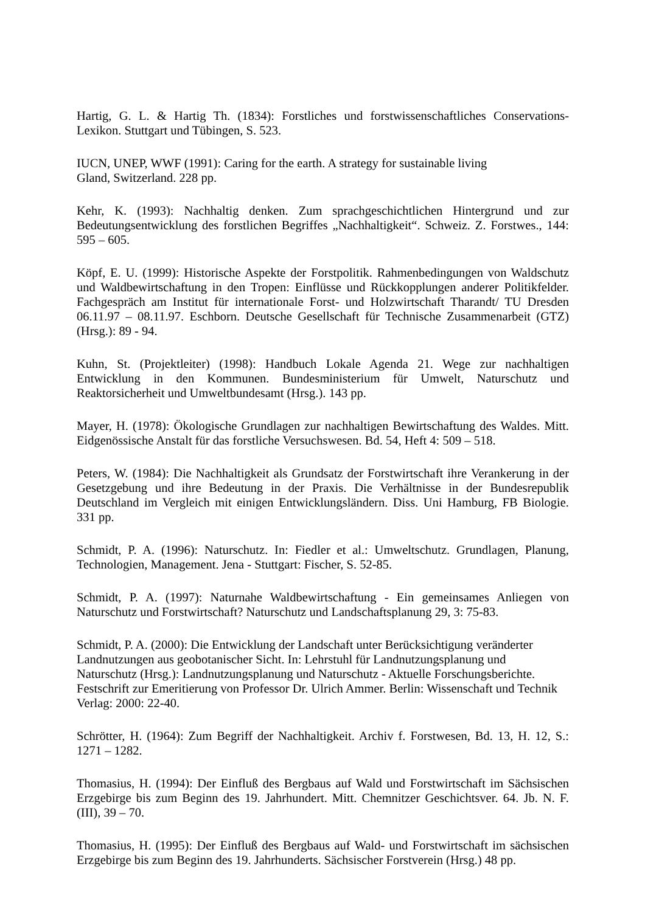Hartig, G. L. & Hartig Th. (1834): Forstliches und forstwissenschaftliches Conservations-Lexikon. Stuttgart und Tübingen, S. 523.
IUCN, UNEP, WWF (1991): Caring for the earth. A strategy for sustainable living
Gland, Switzerland. 228 pp.
Kehr, K. (1993): Nachhaltig denken. Zum sprachgeschichtlichen Hintergrund und zur Bedeutungsentwicklung des forstlichen Begriffes „Nachhaltigkeit“. Schweiz. Z. Forstwes., 144: 595 – 605.
Köpf, E. U. (1999): Historische Aspekte der Forstpolitik. Rahmenbedingungen von Waldschutz und Waldbewirtschaftung in den Tropen: Einflüsse und Rückkopplungen anderer Politikfelder. Fachgespräch am Institut für internationale Forst- und Holzwirtschaft Tharandt/ TU Dresden 06.11.97 – 08.11.97. Eschborn. Deutsche Gesellschaft für Technische Zusammenarbeit (GTZ) (Hrsg.): 89 - 94.
Kuhn, St. (Projektleiter) (1998): Handbuch Lokale Agenda 21. Wege zur nachhaltigen Entwicklung in den Kommunen. Bundesministerium für Umwelt, Naturschutz und Reaktorsicherheit und Umweltbundesamt (Hrsg.). 143 pp.
Mayer, H. (1978): Ökologische Grundlagen zur nachhaltigen Bewirtschaftung des Waldes. Mitt. Eidgenössische Anstalt für das forstliche Versuchswesen. Bd. 54, Heft 4: 509 – 518.
Peters, W. (1984): Die Nachhaltigkeit als Grundsatz der Forstwirtschaft ihre Verankerung in der Gesetzgebung und ihre Bedeutung in der Praxis. Die Verhältnisse in der Bundesrepublik Deutschland im Vergleich mit einigen Entwicklungsländern. Diss. Uni Hamburg, FB Biologie. 331 pp.
Schmidt, P. A. (1996): Naturschutz. In: Fiedler et al.: Umweltschutz. Grundlagen, Planung, Technologien, Management. Jena - Stuttgart: Fischer, S. 52-85.
Schmidt, P. A. (1997): Naturnahe Waldbewirtschaftung - Ein gemeinsames Anliegen von Naturschutz und Forstwirtschaft? Naturschutz und Landschaftsplanung 29, 3: 75-83.
Schmidt, P. A. (2000): Die Entwicklung der Landschaft unter Berücksichtigung veränderter Landnutzungen aus geobotanischer Sicht. In: Lehrstuhl für Landnutzungsplanung und Naturschutz (Hrsg.): Landnutzungsplanung und Naturschutz - Aktuelle Forschungsberichte. Festschrift zur Emeritierung von Professor Dr. Ulrich Ammer. Berlin: Wissenschaft und Technik Verlag: 2000: 22-40.
Schrötter, H. (1964): Zum Begriff der Nachhaltigkeit. Archiv f. Forstwesen, Bd. 13, H. 12, S.: 1271 – 1282.
Thomasius, H. (1994): Der Einfluß des Bergbaus auf Wald und Forstwirtschaft im Sächsischen Erzgebirge bis zum Beginn des 19. Jahrhundert. Mitt. Chemnitzer Geschichtsver. 64. Jb. N. F. (III), 39 – 70.
Thomasius, H. (1995): Der Einfluß des Bergbaus auf Wald- und Forstwirtschaft im sächsischen Erzgebirge bis zum Beginn des 19. Jahrhunderts. Sächsischer Forstverein (Hrsg.) 48 pp.